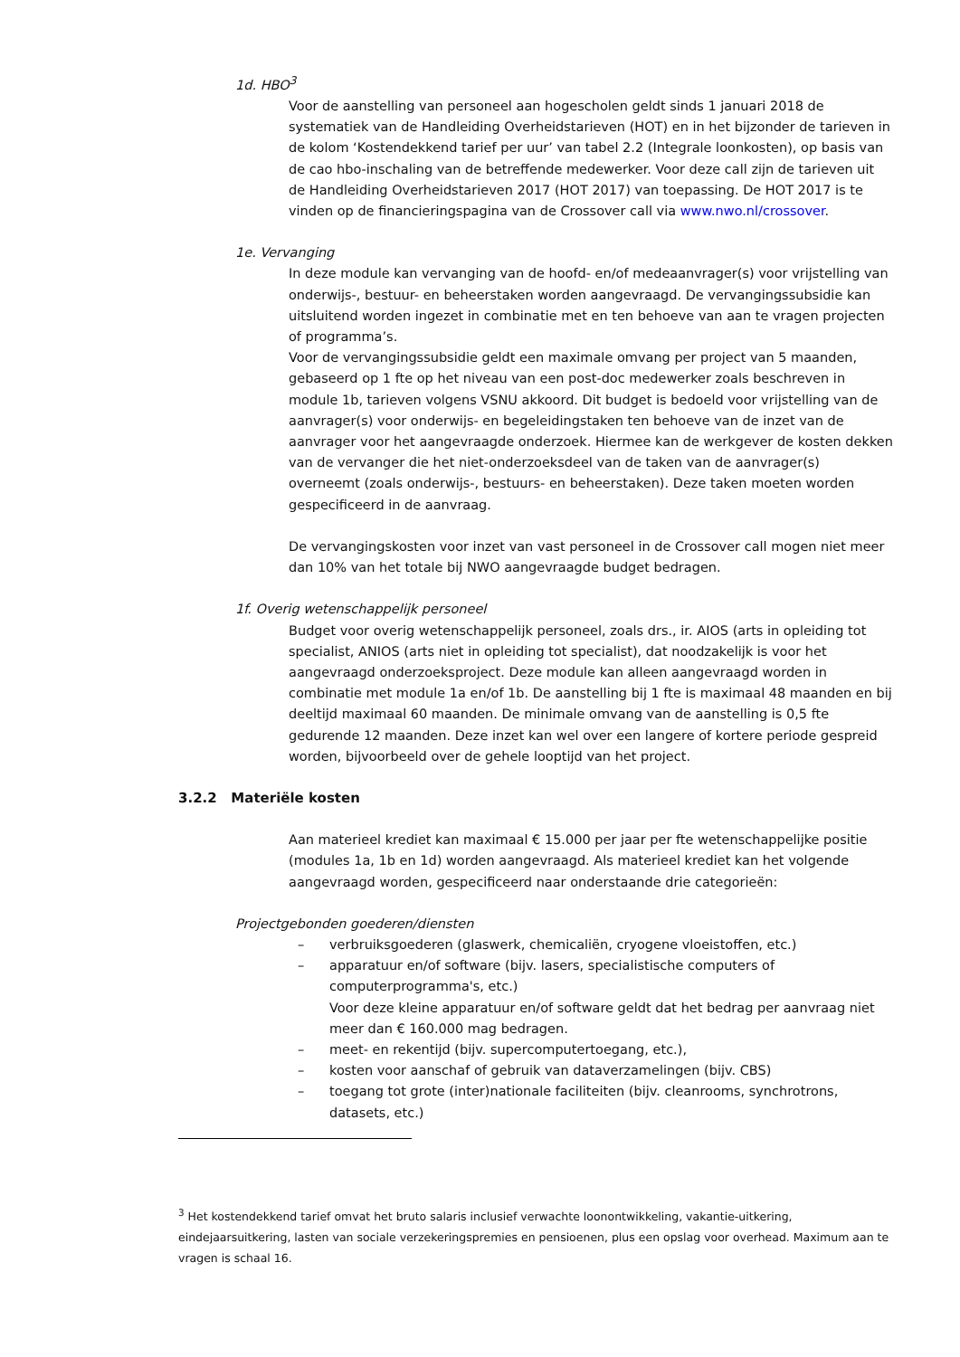1d. HBO<sup>3</sup>
Voor de aanstelling van personeel aan hogescholen geldt sinds 1 januari 2018 de systematiek van de Handleiding Overheidstarieven (HOT) en in het bijzonder de tarieven in de kolom ‘Kostendekkend tarief per uur’ van tabel 2.2 (Integrale loonkosten), op basis van de cao hbo-inschaling van de betreffende medewerker. Voor deze call zijn de tarieven uit de Handleiding Overheidstarieven 2017 (HOT 2017) van toepassing. De HOT 2017 is te vinden op de financieringspagina van de Crossover call via www.nwo.nl/crossover.
1e. Vervanging
In deze module kan vervanging van de hoofd- en/of medeaanvrager(s) voor vrijstelling van onderwijs-, bestuur- en beheerstaken worden aangevraagd. De vervangingssubsidie kan uitsluitend worden ingezet in combinatie met en ten behoeve van aan te vragen projecten of programma’s.
Voor de vervangingssubsidie geldt een maximale omvang per project van 5 maanden, gebaseerd op 1 fte op het niveau van een post-doc medewerker zoals beschreven in module 1b, tarieven volgens VSNU akkoord. Dit budget is bedoeld voor vrijstelling van de aanvrager(s) voor onderwijs- en begeleidingstaken ten behoeve van de inzet van de aanvrager voor het aangevraagde onderzoek. Hiermee kan de werkgever de kosten dekken van de vervanger die het niet-onderzoeksdeel van de taken van de aanvrager(s) overneemt (zoals onderwijs-, bestuurs- en beheerstaken). Deze taken moeten worden gespecificeerd in de aanvraag.
De vervangingskosten voor inzet van vast personeel in de Crossover call mogen niet meer dan 10% van het totale bij NWO aangevraagde budget bedragen.
1f. Overig wetenschappelijk personeel
Budget voor overig wetenschappelijk personeel, zoals drs., ir. AIOS (arts in opleiding tot specialist, ANIOS (arts niet in opleiding tot specialist), dat noodzakelijk is voor het aangevraagd onderzoeksproject. Deze module kan alleen aangevraagd worden in combinatie met module 1a en/of 1b. De aanstelling bij 1 fte is maximaal 48 maanden en bij deeltijd maximaal 60 maanden. De minimale omvang van de aanstelling is 0,5 fte gedurende 12 maanden. Deze inzet kan wel over een langere of kortere periode gespreid worden, bijvoorbeeld over de gehele looptijd van het project.
3.2.2 Materiële kosten
Aan materieel krediet kan maximaal € 15.000 per jaar per fte wetenschappelijke positie (modules 1a, 1b en 1d) worden aangevraagd. Als materieel krediet kan het volgende aangevraagd worden, gespecificeerd naar onderstaande drie categorieën:
Projectgebonden goederen/diensten
– verbruiksgoederen (glaswerk, chemicaliën, cryogene vloeistoffen, etc.)
– apparatuur en/of software (bijv. lasers, specialistische computers of computerprogramma's, etc.)
Voor deze kleine apparatuur en/of software geldt dat het bedrag per aanvraag niet meer dan € 160.000 mag bedragen.
– meet- en rekentijd (bijv. supercomputertoegang, etc.),
– kosten voor aanschaf of gebruik van dataverzamelingen (bijv. CBS)
– toegang tot grote (inter)nationale faciliteiten (bijv. cleanrooms, synchrotrons, datasets, etc.)
<sup>3</sup> Het kostendekkend tarief omvat het bruto salaris inclusief verwachte loonontwikkeling, vakantie-uitkering, eindejaarsuitkering, lasten van sociale verzekeringspremies en pensioenen, plus een opslag voor overhead. Maximum aan te vragen is schaal 16.